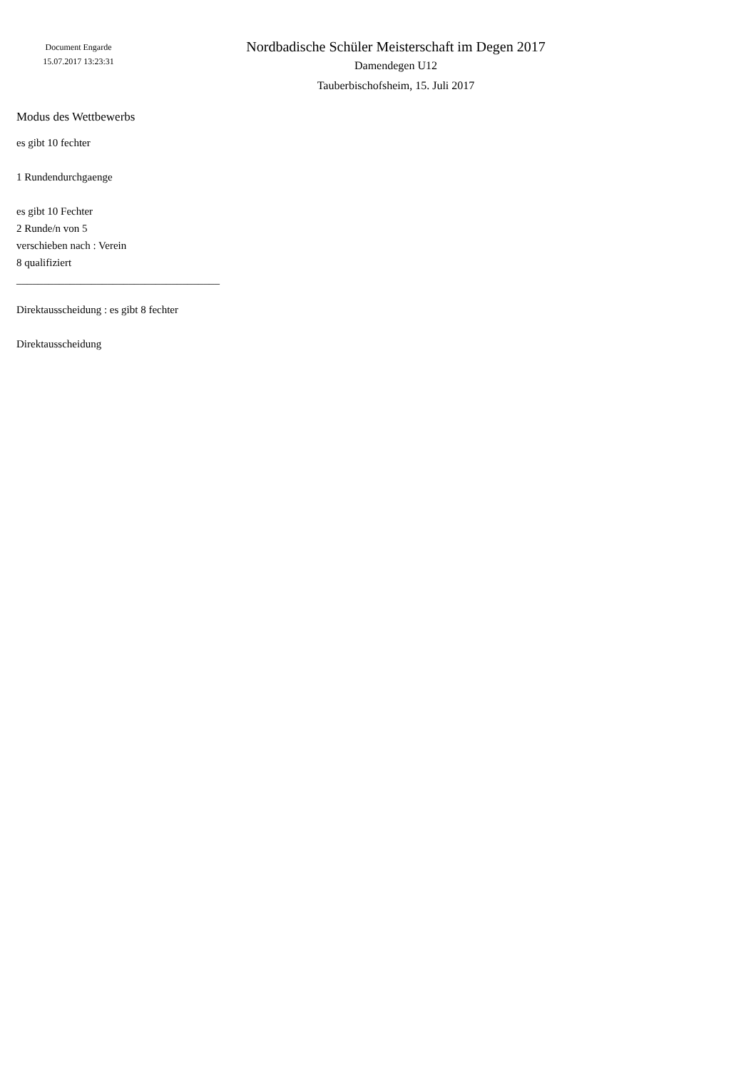Document Engarde
15.07.2017 13:23:31
Nordbadische Schüler Meisterschaft im Degen 2017
Damendegen U12
Tauberbischofsheim, 15. Juli 2017
Modus des Wettbewerbs
es gibt 10 fechter
1 Rundendurchgaenge
es gibt 10 Fechter
2 Runde/n von 5
verschieben nach : Verein
8 qualifiziert
______________________________________
Direktausscheidung : es gibt 8 fechter
Direktausscheidung